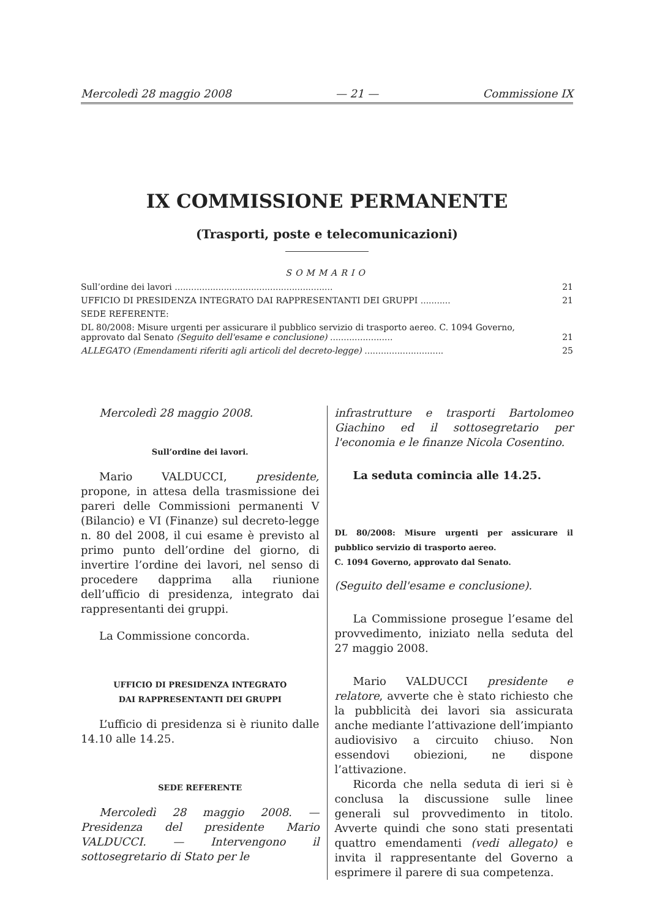Mercoledì 28 maggio 2008 — 21 — Commissione IX
IX COMMISSIONE PERMANENTE
(Trasporti, poste e telecomunicazioni)
SOMMARIO
| Sull’ordine dei lavori .......................................................... | 21 |
| UFFICIO DI PRESIDENZA INTEGRATO DAI RAPPRESENTANTI DEI GRUPPI ........... | 21 |
| SEDE REFERENTE: | |
| DL 80/2008: Misure urgenti per assicurare il pubblico servizio di trasporto aereo. C. 1094 Governo, approvato dal Senato (Seguito dell'esame e conclusione) ....................... | 21 |
| ALLEGATO (Emendamenti riferiti agli articoli del decreto-legge) ............................. | 25 |
Mercoledì 28 maggio 2008.
Sull’ordine dei lavori.
Mario VALDUCCI, presidente, propone, in attesa della trasmissione dei pareri delle Commissioni permanenti V (Bilancio) e VI (Finanze) sul decreto-legge n. 80 del 2008, il cui esame è previsto al primo punto dell’ordine del giorno, di invertire l’ordine dei lavori, nel senso di procedere dapprima alla riunione dell’ufficio di presidenza, integrato dai rappresentanti dei gruppi.
La Commissione concorda.
UFFICIO DI PRESIDENZA INTEGRATO
DAI RAPPRESENTANTI DEI GRUPPI
L’ufficio di presidenza si è riunito dalle 14.10 alle 14.25.
SEDE REFERENTE
Mercoledì 28 maggio 2008. — Presidenza del presidente Mario VALDUCCI. — Intervengono il sottosegretario di Stato per le
infrastrutture e trasporti Bartolomeo Giachino ed il sottosegretario per l'economia e le finanze Nicola Cosentino.
La seduta comincia alle 14.25.
DL 80/2008: Misure urgenti per assicurare il pubblico servizio di trasporto aereo.
C. 1094 Governo, approvato dal Senato.
(Seguito dell'esame e conclusione).
La Commissione prosegue l’esame del provvedimento, iniziato nella seduta del 27 maggio 2008.
Mario VALDUCCI presidente e relatore, avverte che è stato richiesto che la pubblicità dei lavori sia assicurata anche mediante l’attivazione dell’impianto audiovisivo a circuito chiuso. Non essendovi obiezioni, ne dispone l’attivazione.
Ricorda che nella seduta di ieri si è conclusa la discussione sulle linee generali sul provvedimento in titolo. Avverte quindi che sono stati presentati quattro emendamenti (vedi allegato) e invita il rappresentante del Governo a esprimere il parere di sua competenza.